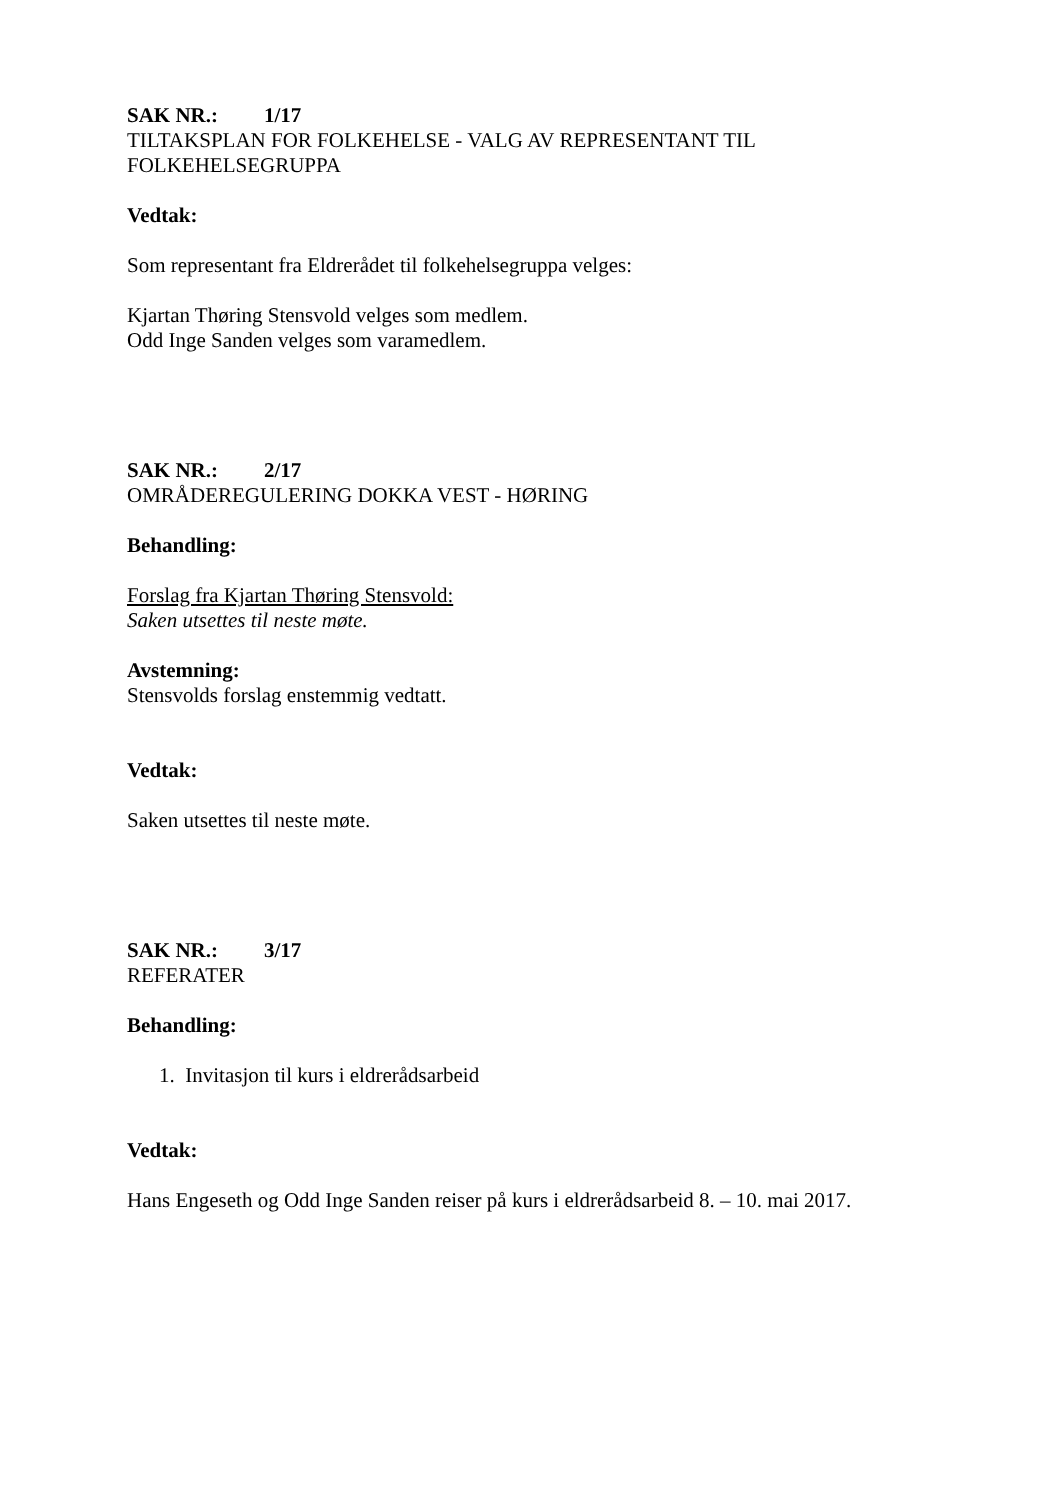SAK NR.: 1/17
TILTAKSPLAN FOR FOLKEHELSE - VALG AV REPRESENTANT TIL FOLKEHELSEGRUPPA
Vedtak:
Som representant fra Eldrerådet til folkehelsegruppa velges:
Kjartan Thøring Stensvold velges som medlem.
Odd Inge Sanden velges som varamedlem.
SAK NR.: 2/17
OMRÅDEREGULERING DOKKA VEST - HØRING
Behandling:
Forslag fra Kjartan Thøring Stensvold:
Saken utsettes til neste møte.
Avstemning:
Stensvolds forslag enstemmig vedtatt.
Vedtak:
Saken utsettes til neste møte.
SAK NR.: 3/17
REFERATER
Behandling:
1. Invitasjon til kurs i eldrerådsarbeid
Vedtak:
Hans Engeseth og Odd Inge Sanden reiser på kurs i eldrerådsarbeid 8. – 10. mai 2017.